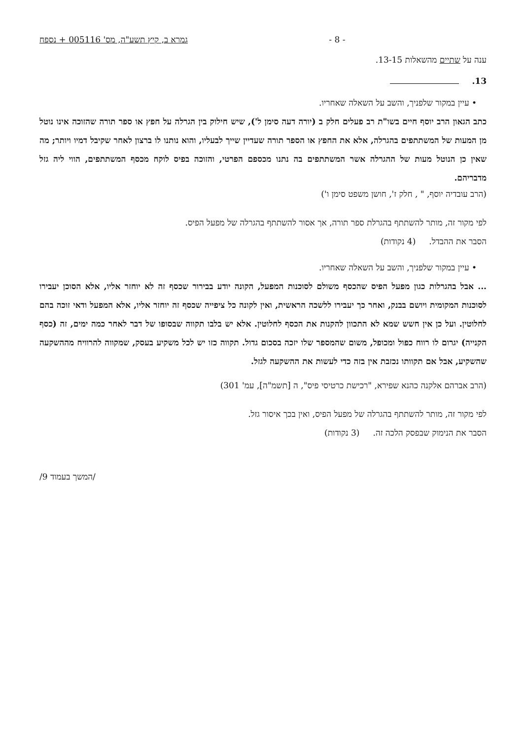גמרא ב, קיץ תשע"ה, מס' 005116 + נספח - 8 -
ענה על שתיים מהשאלות 13-15.
13.
• עיין במקור שלפניך, והשב על השאלה שאחריו.
כתב הגאון הרב יוסף חיים בשו"ת רב פעלים חלק ב (יורה דעה סימן ל'), שיש חילוק בין הגרלה על חפץ או ספר תורה שהזוכה אינו נוטל מן המעות של המשתתפים בהגרלה, אלא את החפץ או הספר תורה שעדיין שייך לבעליו, והוא נותנו לו ברצון לאחר שקיבל דמיו ויותר; מה שאין כן הנוטל מעות של ההגרלה אשר המשתתפים בה נתנו מכספם הפרטי, והזוכה בפיס לוקח מכסף המשתתפים, הווי ליה גזל מדבריהם.
(הרב עובדיה יוסף, " , חלק ז', חושן משפט סימן ו')
לפי מקור זה, מותר להשתתף בהגרלת ספר תורה, אך אסור להשתתף בהגרלה של מפעל הפיס.
הסבר את ההבדל. (4 נקודות)
• עיין במקור שלפניך, והשב על השאלה שאחריו.
... אבל בהגרלות כגון מפעל הפיס שהכסף משולם לסוכנות המפעל, הקונה יודע בבירור שכסף זה לא יוחזר אליו, אלא הסוכן יעבירו לסוכנות המקומית ויושם בבנק, ואחר כך יעבירו ללשכה הראשית, ואין לקונה כל ציפייה שכסף זה יוחזר אליו, אלא המפעל ודאי זוכה בהם לחלוטין. ועל כן אין חשש שמא לא התכוון להקנות את הכסף לחלוטין. אלא יש בלבו תקווה שבסופו של דבר לאחר כמה ימים, זה (כסף הקנייה) יגרום לו רווח כפול ומכופל, משום שהמספר שלו יזכה בסכום גדול. תקווה כזו יש לכל משקיע בעסק, שמקווה להרוויח מההשקעה שהשקיע, אבל אם תקוותו נכזבת אין בזה כדי לעשות את ההשקעה לגזל.
(הרב אברהם אלקנה כהנא שפירא, "רכישת כרטיסי פיס", ה [תשמ"ה], עמ' 301)
לפי מקור זה, מותר להשתתף בהגרלה של מפעל הפיס, ואין בכך איסור גזל.
הסבר את הנימוק שבפסק הלכה זה. (3 נקודות)
/המשך בעמוד 9/